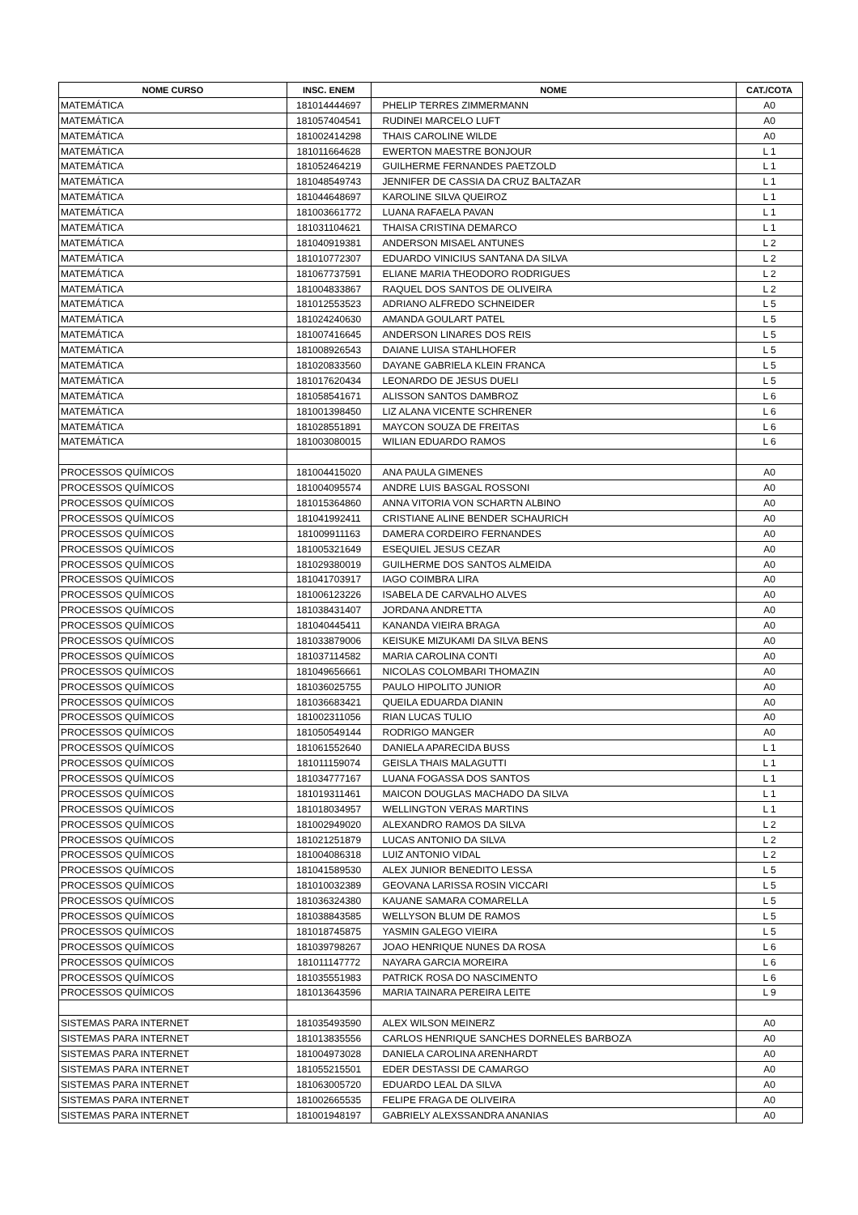| NOME CURSO | INSC. ENEM | NOME | CAT./COTA |
| --- | --- | --- | --- |
| MATEMÁTICA | 181014444697 | PHELIP TERRES ZIMMERMANN | A0 |
| MATEMÁTICA | 181057404541 | RUDINEI MARCELO LUFT | A0 |
| MATEMÁTICA | 181002414298 | THAIS CAROLINE WILDE | A0 |
| MATEMÁTICA | 181011664628 | EWERTON MAESTRE BONJOUR | L 1 |
| MATEMÁTICA | 181052464219 | GUILHERME FERNANDES PAETZOLD | L 1 |
| MATEMÁTICA | 181048549743 | JENNIFER DE CASSIA DA CRUZ BALTAZAR | L 1 |
| MATEMÁTICA | 181044648697 | KAROLINE SILVA QUEIROZ | L 1 |
| MATEMÁTICA | 181003661772 | LUANA RAFAELA PAVAN | L 1 |
| MATEMÁTICA | 181031104621 | THAISA CRISTINA DEMARCO | L 1 |
| MATEMÁTICA | 181040919381 | ANDERSON MISAEL ANTUNES | L 2 |
| MATEMÁTICA | 181010772307 | EDUARDO VINICIUS SANTANA DA SILVA | L 2 |
| MATEMÁTICA | 181067737591 | ELIANE MARIA THEODORO RODRIGUES | L 2 |
| MATEMÁTICA | 181004833867 | RAQUEL DOS SANTOS DE OLIVEIRA | L 2 |
| MATEMÁTICA | 181012553523 | ADRIANO ALFREDO SCHNEIDER | L 5 |
| MATEMÁTICA | 181024240630 | AMANDA GOULART PATEL | L 5 |
| MATEMÁTICA | 181007416645 | ANDERSON LINARES DOS REIS | L 5 |
| MATEMÁTICA | 181008926543 | DAIANE LUISA STAHLHOFER | L 5 |
| MATEMÁTICA | 181020833560 | DAYANE GABRIELA KLEIN FRANCA | L 5 |
| MATEMÁTICA | 181017620434 | LEONARDO DE JESUS DUELI | L 5 |
| MATEMÁTICA | 181058541671 | ALISSON SANTOS DAMBROZ | L 6 |
| MATEMÁTICA | 181001398450 | LIZ ALANA VICENTE SCHRENER | L 6 |
| MATEMÁTICA | 181028551891 | MAYCON SOUZA DE FREITAS | L 6 |
| MATEMÁTICA | 181003080015 | WILIAN EDUARDO RAMOS | L 6 |
| PROCESSOS QUÍMICOS | 181004415020 | ANA PAULA GIMENES | A0 |
| PROCESSOS QUÍMICOS | 181004095574 | ANDRE LUIS BASGAL ROSSONI | A0 |
| PROCESSOS QUÍMICOS | 181015364860 | ANNA VITORIA VON SCHARTN ALBINO | A0 |
| PROCESSOS QUÍMICOS | 181041992411 | CRISTIANE ALINE BENDER SCHAURICH | A0 |
| PROCESSOS QUÍMICOS | 181009911163 | DAMERA CORDEIRO FERNANDES | A0 |
| PROCESSOS QUÍMICOS | 181005321649 | ESEQUIEL JESUS CEZAR | A0 |
| PROCESSOS QUÍMICOS | 181029380019 | GUILHERME DOS SANTOS ALMEIDA | A0 |
| PROCESSOS QUÍMICOS | 181041703917 | IAGO COIMBRA LIRA | A0 |
| PROCESSOS QUÍMICOS | 181006123226 | ISABELA DE CARVALHO ALVES | A0 |
| PROCESSOS QUÍMICOS | 181038431407 | JORDANA ANDRETTA | A0 |
| PROCESSOS QUÍMICOS | 181040445411 | KANANDA VIEIRA BRAGA | A0 |
| PROCESSOS QUÍMICOS | 181033879006 | KEISUKE MIZUKAMI DA SILVA BENS | A0 |
| PROCESSOS QUÍMICOS | 181037114582 | MARIA CAROLINA CONTI | A0 |
| PROCESSOS QUÍMICOS | 181049656661 | NICOLAS COLOMBARI THOMAZIN | A0 |
| PROCESSOS QUÍMICOS | 181036025755 | PAULO HIPOLITO JUNIOR | A0 |
| PROCESSOS QUÍMICOS | 181036683421 | QUEILA EDUARDA DIANIN | A0 |
| PROCESSOS QUÍMICOS | 181002311056 | RIAN LUCAS TULIO | A0 |
| PROCESSOS QUÍMICOS | 181050549144 | RODRIGO MANGER | A0 |
| PROCESSOS QUÍMICOS | 181061552640 | DANIELA APARECIDA BUSS | L 1 |
| PROCESSOS QUÍMICOS | 181011159074 | GEISLA THAIS MALAGUTTI | L 1 |
| PROCESSOS QUÍMICOS | 181034777167 | LUANA FOGASSA DOS SANTOS | L 1 |
| PROCESSOS QUÍMICOS | 181019311461 | MAICON DOUGLAS MACHADO DA SILVA | L 1 |
| PROCESSOS QUÍMICOS | 181018034957 | WELLINGTON VERAS MARTINS | L 1 |
| PROCESSOS QUÍMICOS | 181002949020 | ALEXANDRO RAMOS DA SILVA | L 2 |
| PROCESSOS QUÍMICOS | 181021251879 | LUCAS ANTONIO DA SILVA | L 2 |
| PROCESSOS QUÍMICOS | 181004086318 | LUIZ ANTONIO VIDAL | L 2 |
| PROCESSOS QUÍMICOS | 181041589530 | ALEX JUNIOR BENEDITO LESSA | L 5 |
| PROCESSOS QUÍMICOS | 181010032389 | GEOVANA LARISSA ROSIN VICCARI | L 5 |
| PROCESSOS QUÍMICOS | 181036324380 | KAUANE SAMARA COMARELLA | L 5 |
| PROCESSOS QUÍMICOS | 181038843585 | WELLYSON BLUM DE RAMOS | L 5 |
| PROCESSOS QUÍMICOS | 181018745875 | YASMIN GALEGO VIEIRA | L 5 |
| PROCESSOS QUÍMICOS | 181039798267 | JOAO HENRIQUE NUNES DA ROSA | L 6 |
| PROCESSOS QUÍMICOS | 181011147772 | NAYARA GARCIA MOREIRA | L 6 |
| PROCESSOS QUÍMICOS | 181035551983 | PATRICK ROSA DO NASCIMENTO | L 6 |
| PROCESSOS QUÍMICOS | 181013643596 | MARIA TAINARA PEREIRA LEITE | L 9 |
| SISTEMAS PARA INTERNET | 181035493590 | ALEX WILSON MEINERZ | A0 |
| SISTEMAS PARA INTERNET | 181013835556 | CARLOS HENRIQUE SANCHES DORNELES BARBOZA | A0 |
| SISTEMAS PARA INTERNET | 181004973028 | DANIELA CAROLINA ARENHARDT | A0 |
| SISTEMAS PARA INTERNET | 181055215501 | EDER DESTASSI DE CAMARGO | A0 |
| SISTEMAS PARA INTERNET | 181063005720 | EDUARDO LEAL DA SILVA | A0 |
| SISTEMAS PARA INTERNET | 181002665535 | FELIPE FRAGA DE OLIVEIRA | A0 |
| SISTEMAS PARA INTERNET | 181001948197 | GABRIELY ALEXSSANDRA ANANIAS | A0 |